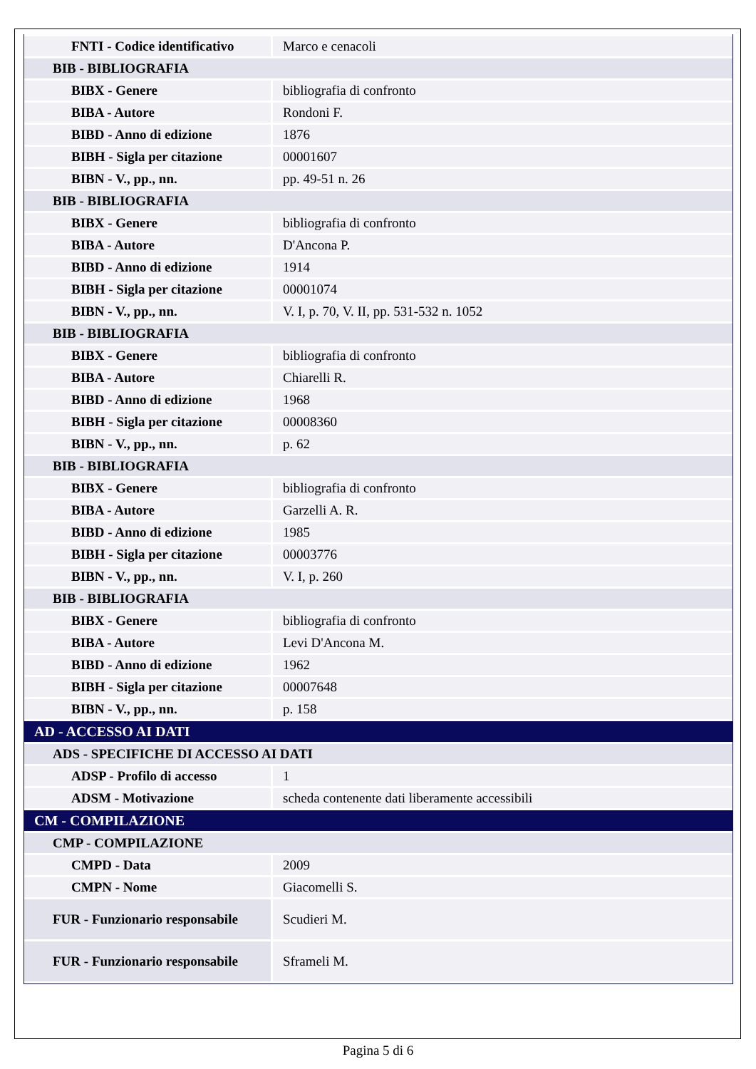| FNTI - Codice identificativo | Marco e cenacoli |
| BIB - BIBLIOGRAFIA | |
| BIBX - Genere | bibliografia di confronto |
| BIBA - Autore | Rondoni F. |
| BIBD - Anno di edizione | 1876 |
| BIBH - Sigla per citazione | 00001607 |
| BIBN - V., pp., nn. | pp. 49-51 n. 26 |
| BIB - BIBLIOGRAFIA | |
| BIBX - Genere | bibliografia di confronto |
| BIBA - Autore | D'Ancona P. |
| BIBD - Anno di edizione | 1914 |
| BIBH - Sigla per citazione | 00001074 |
| BIBN - V., pp., nn. | V. I, p. 70, V. II, pp. 531-532 n. 1052 |
| BIB - BIBLIOGRAFIA | |
| BIBX - Genere | bibliografia di confronto |
| BIBA - Autore | Chiarelli R. |
| BIBD - Anno di edizione | 1968 |
| BIBH - Sigla per citazione | 00008360 |
| BIBN - V., pp., nn. | p. 62 |
| BIB - BIBLIOGRAFIA | |
| BIBX - Genere | bibliografia di confronto |
| BIBA - Autore | Garzelli A. R. |
| BIBD - Anno di edizione | 1985 |
| BIBH - Sigla per citazione | 00003776 |
| BIBN - V., pp., nn. | V. I, p. 260 |
| BIB - BIBLIOGRAFIA | |
| BIBX - Genere | bibliografia di confronto |
| BIBA - Autore | Levi D'Ancona M. |
| BIBD - Anno di edizione | 1962 |
| BIBH - Sigla per citazione | 00007648 |
| BIBN - V., pp., nn. | p. 158 |
| AD - ACCESSO AI DATI | |
| ADS - SPECIFICHE DI ACCESSO AI DATI | |
| ADSP - Profilo di accesso | 1 |
| ADSM - Motivazione | scheda contenente dati liberamente accessibili |
| CM - COMPILAZIONE | |
| CMP - COMPILAZIONE | |
| CMPD - Data | 2009 |
| CMPN - Nome | Giacomelli S. |
| FUR - Funzionario responsabile | Scudieri M. |
| FUR - Funzionario responsabile | Sframeli M. |
Pagina 5 di 6